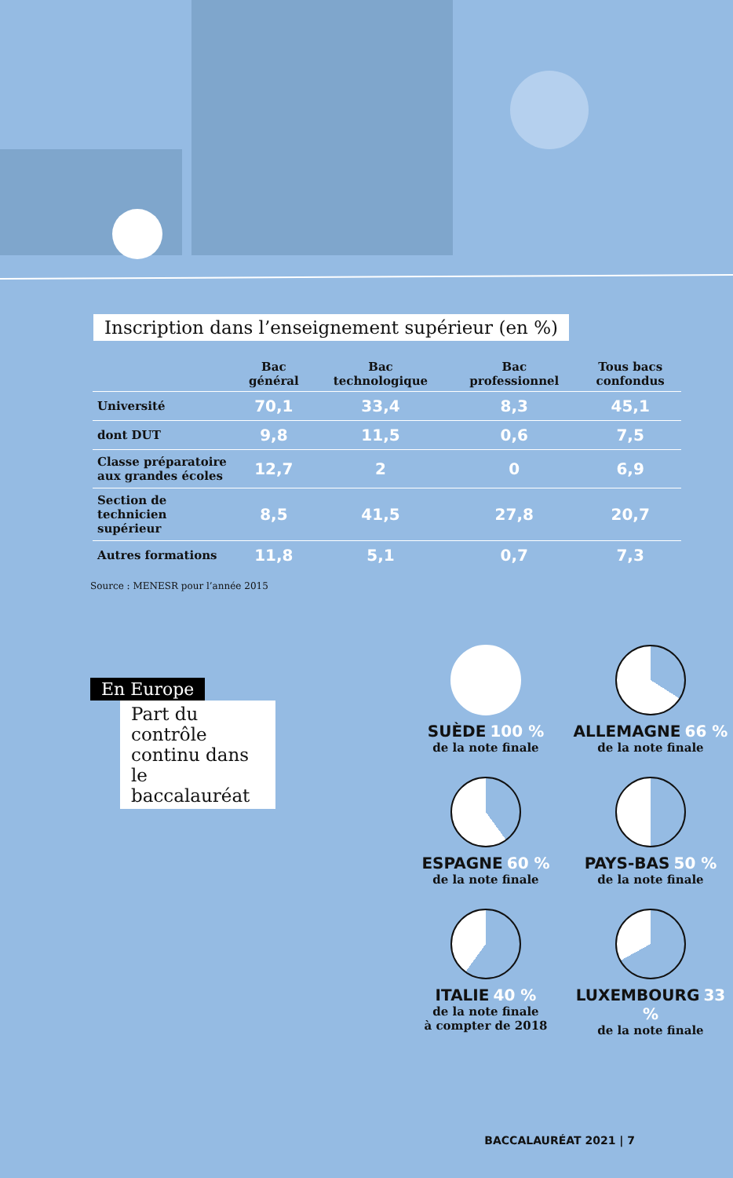Inscription dans l’enseignement supérieur (en %)
| | Bac général | Bac technologique | Bac professionnel | Tous bacs confondus |
| --- | --- | --- | --- | --- |
| Université | 70,1 | 33,4 | 8,3 | 45,1 |
| dont DUT | 9,8 | 11,5 | 0,6 | 7,5 |
| Classe préparatoire aux grandes écoles | 12,7 | 2 | 0 | 6,9 |
| Section de technicien supérieur | 8,5 | 41,5 | 27,8 | 20,7 |
| Autres formations | 11,8 | 5,1 | 0,7 | 7,3 |
Source : MENESR pour l’année 2015
En Europe
Part du contrôle continu dans le baccalauréat
SUÈDE 100 %
de la note finale
ALLEMAGNE 66 %
de la note finale
ESPAGNE 60 %
de la note finale
PAYS-BAS 50 %
de la note finale
ITALIE 40 %
de la note finale
à compter de 2018
LUXEMBOURG 33 %
de la note finale
BACCALAURÉAT 2021 | 7